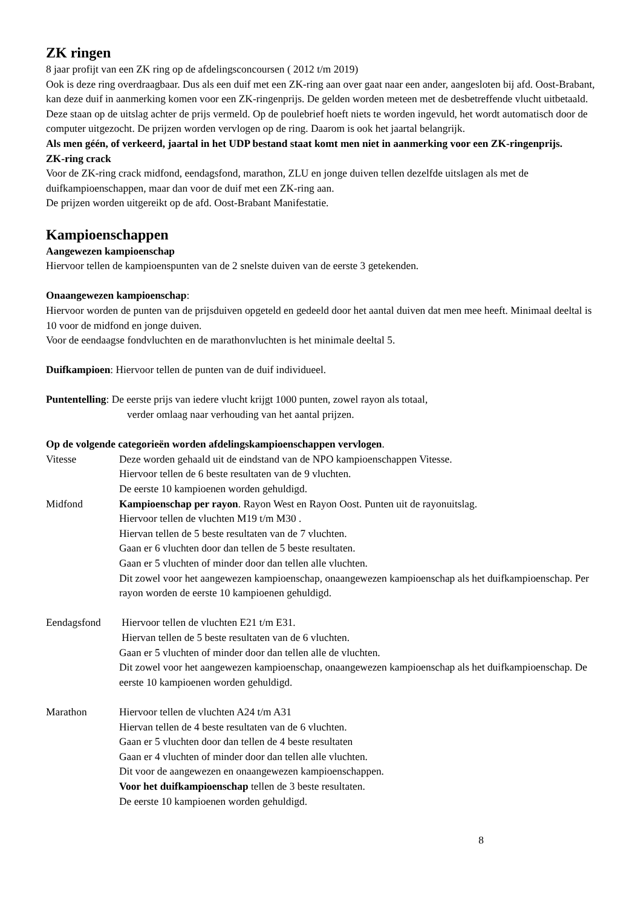ZK ringen
8 jaar profijt van een ZK ring op de afdelingsconcoursen ( 2012 t/m 2019)
Ook is deze ring overdraagbaar. Dus als een duif met een ZK-ring aan over gaat naar een ander, aangesloten bij afd. Oost-Brabant, kan deze duif in aanmerking komen voor een ZK-ringenprijs. De gelden worden meteen met de desbetreffende vlucht uitbetaald. Deze staan op de uitslag achter de prijs vermeld. Op de poulebrief hoeft niets te worden ingevuld, het wordt automatisch door de computer uitgezocht. De prijzen worden vervlogen op de ring. Daarom is ook het jaartal belangrijk.
Als men géén, of verkeerd, jaartal in het UDP bestand staat komt men niet in aanmerking voor een ZK-ringenprijs.
ZK-ring crack
Voor de ZK-ring crack midfond, eendagsfond, marathon, ZLU en jonge duiven tellen dezelfde uitslagen als met de duifkampioenschappen, maar dan voor de duif met een ZK-ring aan.
De prijzen worden uitgereikt op de afd. Oost-Brabant Manifestatie.
Kampioenschappen
Aangewezen kampioenschap
Hiervoor tellen de kampioenspunten van de 2 snelste duiven van de eerste 3 getekenden.
Onaangewezen kampioenschap:
Hiervoor worden de punten van de prijsduiven opgeteld en gedeeld door het aantal duiven dat men mee heeft. Minimaal deeltal is 10 voor de midfond en jonge duiven.
Voor de eendaagse fondvluchten en de marathonvluchten is het minimale deeltal 5.
Duifkampioen: Hiervoor tellen de punten van de duif individueel.
Puntentelling: De eerste prijs van iedere vlucht krijgt 1000 punten, zowel rayon als totaal,
verder omlaag naar verhouding van het aantal prijzen.
Op de volgende categorieën worden afdelingskampioenschappen vervlogen.
Vitesse Deze worden gehaald uit de eindstand van de NPO kampioenschappen Vitesse.
Hiervoor tellen de 6 beste resultaten van de 9 vluchten.
De eerste 10 kampioenen worden gehuldigd.
Midfond Kampioenschap per rayon. Rayon West en Rayon Oost. Punten uit de rayonuitslag.
Hiervoor tellen de vluchten M19 t/m M30 .
Hiervan tellen de 5 beste resultaten van de 7 vluchten.
Gaan er 6 vluchten door dan tellen de 5 beste resultaten.
Gaan er 5 vluchten of minder door dan tellen alle vluchten.
Dit zowel voor het aangewezen kampioenschap, onaangewezen kampioenschap als het duifkampioenschap. Per rayon worden de eerste 10 kampioenen gehuldigd.
Eendagsfond Hiervoor tellen de vluchten E21 t/m E31.
Hiervan tellen de 5 beste resultaten van de 6 vluchten.
Gaan er 5 vluchten of minder door dan tellen alle de vluchten.
Dit zowel voor het aangewezen kampioenschap, onaangewezen kampioenschap als het duifkampioenschap. De eerste 10 kampioenen worden gehuldigd.
Marathon Hiervoor tellen de vluchten A24 t/m A31
Hiervan tellen de 4 beste resultaten van de 6 vluchten.
Gaan er 5 vluchten door dan tellen de 4 beste resultaten
Gaan er 4 vluchten of minder door dan tellen alle vluchten.
Dit voor de aangewezen en onaangewezen kampioenschappen.
Voor het duifkampioenschap tellen de 3 beste resultaten.
De eerste 10 kampioenen worden gehuldigd.
8